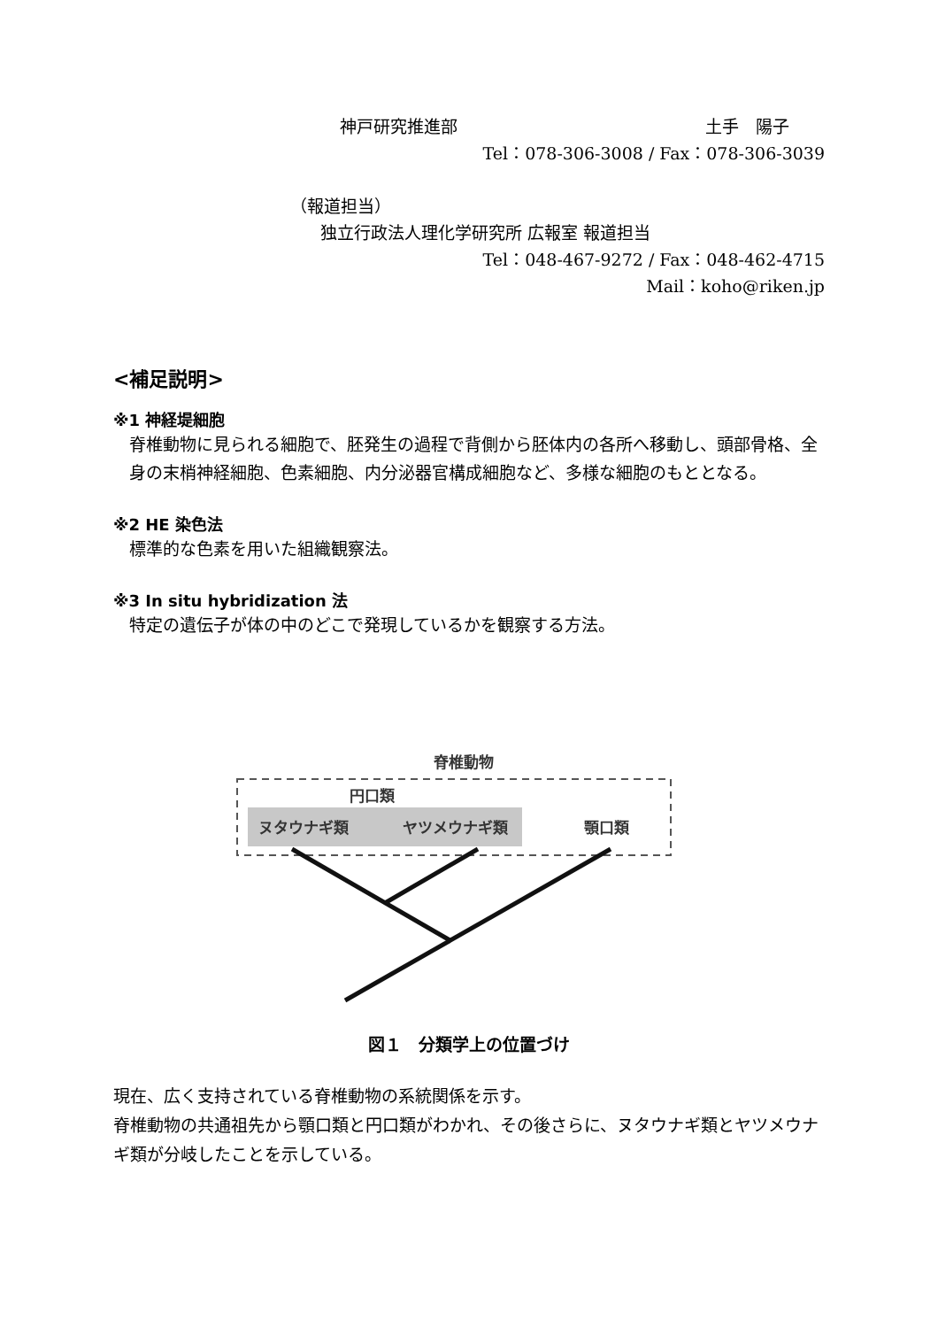神戸研究推進部 土手　陽子
Tel：078-306-3008 / Fax：078-306-3039
（報道担当）
独立行政法人理化学研究所 広報室 報道担当
Tel：048-467-9272 / Fax：048-462-4715
Mail：koho@riken.jp
<補足説明>
※1 神経堤細胞
脊椎動物に見られる細胞で、胚発生の過程で背側から胚体内の各所へ移動し、頭部骨格、全身の末梢神経細胞、色素細胞、内分泌器官構成細胞など、多様な細胞のもととなる。
※2 HE 染色法
標準的な色素を用いた組織観察法。
※3 In situ hybridization 法
特定の遺伝子が体の中のどこで発現しているかを観察する方法。
脊椎動物
円口類
ヌタウナギ類
ヤツメウナギ類
顎口類
図１　分類学上の位置づけ
現在、広く支持されている脊椎動物の系統関係を示す。
脊椎動物の共通祖先から顎口類と円口類がわかれ、その後さらに、ヌタウナギ類とヤツメウナギ類が分岐したことを示している。